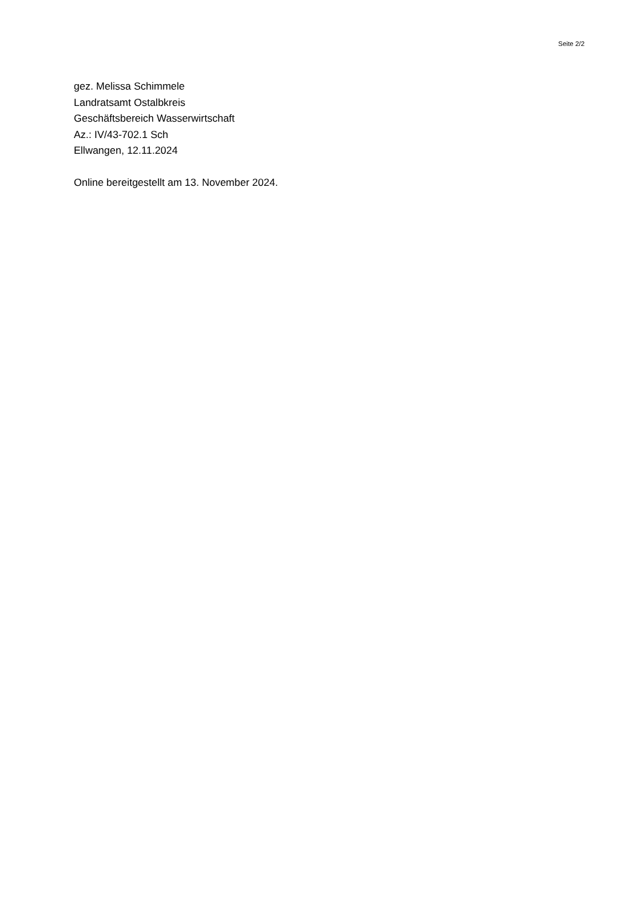Seite 2/2
gez. Melissa Schimmele
Landratsamt Ostalbkreis
Geschäftsbereich Wasserwirtschaft
Az.: IV/43-702.1 Sch
Ellwangen, 12.11.2024
Online bereitgestellt am 13. November 2024.